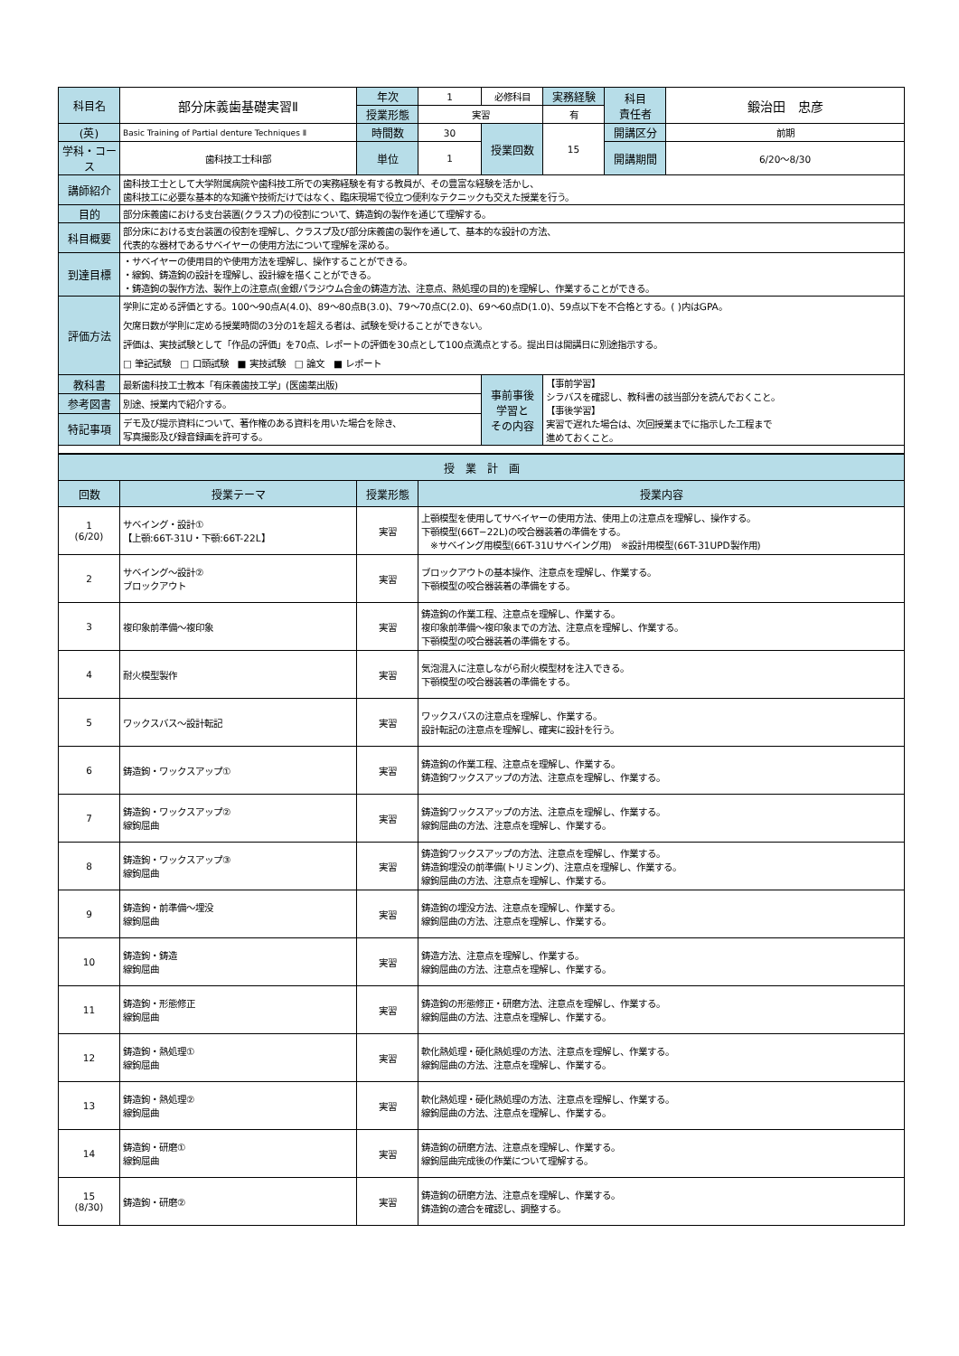| 科目名 | 部分床義歯基礎実習Ⅱ | 年次 | 1 | 必修科目 | 実務経験 | 科目 責任者 | 鍛治田 忠彦 |
| | | 授業形態 | 実習 | | 有 | | |
| (英) | Basic Training of Partial denture Techniques Ⅱ | 時間数 | 30 | 授業回数 | 15 | 開講区分 | 前期 |
| 学科・コース | 歯科技工士科Ⅰ部 | 単位 | 1 | | | 開講期間 | 6/20〜8/30 |
| 講師紹介 | 歯科技工士として大学附属病院や歯科技工所での実務経験を有する教員が、その豊富な経験を活かし、 歯科技工に必要な基本的な知識や技術だけではなく、臨床現場で役立つ便利なテクニックも交えた授業を行う。 | | | | | | |
| 目的 | 部分床義歯における支台装置(クラスプ)の役割について、鋳造鉤の製作を通じて理解する。 | | | | | | |
| 科目概要 | 部分床における支台装置の役割を理解し、クラスプ及び部分床義歯の製作を通して、基本的な設計の方法、 代表的な器材であるサベイヤーの使用方法について理解を深める。 | | | | | | |
| 到達目標 | ・サベイヤーの使用目的や使用方法を理解し、操作することができる。 ・線鉤、鋳造鉤の設計を理解し、設計線を描くことができる。 ・鋳造鉤の製作方法、製作上の注意点(金銀パラジウム合金の鋳造方法、注意点、熱処理の目的)を理解し、作業することができる。 | | | | | | |
| 評価方法 | 学則に定める評価とする。100〜90点A(4.0)、89〜80点B(3.0)、79〜70点C(2.0)、69〜60点D(1.0)、59点以下を不合格とする。( )内はGPA。 欠席日数が学則に定める授業時間の3分の1を超える者は、試験を受けることができない。 評価は、実技試験として「作品の評価」を70点、レポートの評価を30点として100点満点とする。提出日は開講日に別途指示する。 □ 筆記試験 □ 口頭試験 ■ 実技試験 □ 論文 ■ レポート | | | | | | |
| 教科書 | 最新歯科技工士教本「有床義歯技工学」(医歯薬出版) | | | 事前事後 学習と その内容 | 【事前学習】 シラバスを確認し、教科書の該当部分を読んでおくこと。 【事後学習】 実習で遅れた場合は、次回授業までに指示した工程まで 進めておくこと。 | | |
| 参考図書 | 別途、授業内で紹介する。 | | | | | | |
| 特記事項 | デモ及び提示資料について、著作権のある資料を用いた場合を除き、 写真撮影及び録音録画を許可する。 | | | | | | |
| 授 業 計 画 | | | |
| --- | --- | --- | --- |
| 回数 | 授業テーマ | 授業形態 | 授業内容 |
| 1 (6/20) | サベイング・設計① 【上顎:66T-31U・下顎:66T-22L】 | 実習 | 上顎模型を使用してサベイヤーの使用方法、使用上の注意点を理解し、操作する。 下顎模型(66T−22L)の咬合器装着の準備をする。 ※サベイング用模型(66T-31Uサベイング用) ※設計用模型(66T-31UPD製作用) |
| 2 | サベイング〜設計② ブロックアウト | 実習 | ブロックアウトの基本操作、注意点を理解し、作業する。 下顎模型の咬合器装着の準備をする。 |
| 3 | 複印象前準備〜複印象 | 実習 | 鋳造鉤の作業工程、注意点を理解し、作業する。 複印象前準備〜複印象までの方法、注意点を理解し、作業する。 下顎模型の咬合器装着の準備をする。 |
| 4 | 耐火模型製作 | 実習 | 気泡混入に注意しながら耐火模型材を注入できる。 下顎模型の咬合器装着の準備をする。 |
| 5 | ワックスバス〜設計転記 | 実習 | ワックスバスの注意点を理解し、作業する。 設計転記の注意点を理解し、確実に設計を行う。 |
| 6 | 鋳造鉤・ワックスアップ① | 実習 | 鋳造鉤の作業工程、注意点を理解し、作業する。 鋳造鉤ワックスアップの方法、注意点を理解し、作業する。 |
| 7 | 鋳造鉤・ワックスアップ② 線鉤屈曲 | 実習 | 鋳造鉤ワックスアップの方法、注意点を理解し、作業する。 線鉤屈曲の方法、注意点を理解し、作業する。 |
| 8 | 鋳造鉤・ワックスアップ③ 線鉤屈曲 | 実習 | 鋳造鉤ワックスアップの方法、注意点を理解し、作業する。 鋳造鉤埋没の前準備(トリミング)、注意点を理解し、作業する。 線鉤屈曲の方法、注意点を理解し、作業する。 |
| 9 | 鋳造鉤・前準備〜埋没 線鉤屈曲 | 実習 | 鋳造鉤の埋没方法、注意点を理解し、作業する。 線鉤屈曲の方法、注意点を理解し、作業する。 |
| 10 | 鋳造鉤・鋳造 線鉤屈曲 | 実習 | 鋳造方法、注意点を理解し、作業する。 線鉤屈曲の方法、注意点を理解し、作業する。 |
| 11 | 鋳造鉤・形態修正 線鉤屈曲 | 実習 | 鋳造鉤の形態修正・研磨方法、注意点を理解し、作業する。 線鉤屈曲の方法、注意点を理解し、作業する。 |
| 12 | 鋳造鉤・熱処理① 線鉤屈曲 | 実習 | 軟化熱処理・硬化熱処理の方法、注意点を理解し、作業する。 線鉤屈曲の方法、注意点を理解し、作業する。 |
| 13 | 鋳造鉤・熱処理② 線鉤屈曲 | 実習 | 軟化熱処理・硬化熱処理の方法、注意点を理解し、作業する。 線鉤屈曲の方法、注意点を理解し、作業する。 |
| 14 | 鋳造鉤・研磨① 線鉤屈曲 | 実習 | 鋳造鉤の研磨方法、注意点を理解し、作業する。 線鉤屈曲完成後の作業について理解する。 |
| 15 (8/30) | 鋳造鉤・研磨② | 実習 | 鋳造鉤の研磨方法、注意点を理解し、作業する。 鋳造鉤の適合を確認し、調整する。 |